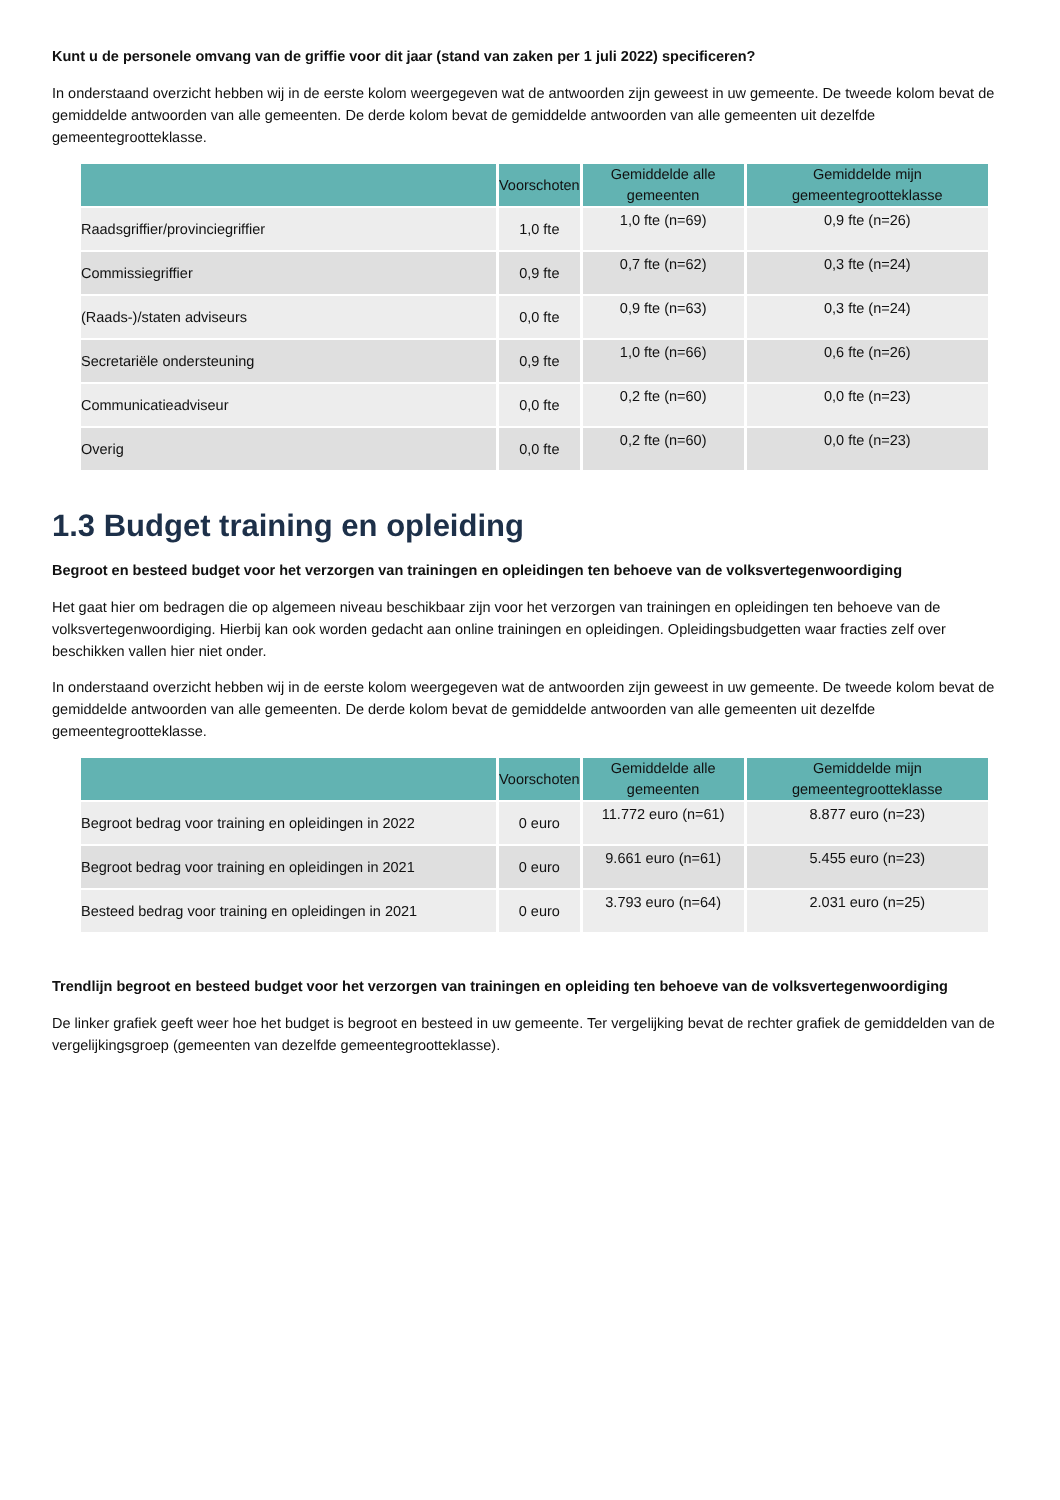Kunt u de personele omvang van de griffie voor dit jaar (stand van zaken per 1 juli 2022) specificeren?
In onderstaand overzicht hebben wij in de eerste kolom weergegeven wat de antwoorden zijn geweest in uw gemeente. De tweede kolom bevat de gemiddelde antwoorden van alle gemeenten. De derde kolom bevat de gemiddelde antwoorden van alle gemeenten uit dezelfde gemeentegrootteklasse.
| | Voorschoten | Gemiddelde alle gemeenten | Gemiddelde mijn gemeentegrootteklasse |
| --- | --- | --- | --- |
| Raadsgriffier/provinciegriffier | 1,0 fte | 1,0 fte (n=69) | 0,9 fte (n=26) |
| Commissiegriffier | 0,9 fte | 0,7 fte (n=62) | 0,3 fte (n=24) |
| (Raads-)/staten adviseurs | 0,0 fte | 0,9 fte (n=63) | 0,3 fte (n=24) |
| Secretariële ondersteuning | 0,9 fte | 1,0 fte (n=66) | 0,6 fte (n=26) |
| Communicatieadviseur | 0,0 fte | 0,2 fte (n=60) | 0,0 fte (n=23) |
| Overig | 0,0 fte | 0,2 fte (n=60) | 0,0 fte (n=23) |
1.3 Budget training en opleiding
Begroot en besteed budget voor het verzorgen van trainingen en opleidingen ten behoeve van de volksvertegenwoordiging
Het gaat hier om bedragen die op algemeen niveau beschikbaar zijn voor het verzorgen van trainingen en opleidingen ten behoeve van de volksvertegenwoordiging. Hierbij kan ook worden gedacht aan online trainingen en opleidingen. Opleidingsbudgetten waar fracties zelf over beschikken vallen hier niet onder.
In onderstaand overzicht hebben wij in de eerste kolom weergegeven wat de antwoorden zijn geweest in uw gemeente. De tweede kolom bevat de gemiddelde antwoorden van alle gemeenten. De derde kolom bevat de gemiddelde antwoorden van alle gemeenten uit dezelfde gemeentegrootteklasse.
| | Voorschoten | Gemiddelde alle gemeenten | Gemiddelde mijn gemeentegrootteklasse |
| --- | --- | --- | --- |
| Begroot bedrag voor training en opleidingen in 2022 | 0 euro | 11.772 euro (n=61) | 8.877 euro (n=23) |
| Begroot bedrag voor training en opleidingen in 2021 | 0 euro | 9.661 euro (n=61) | 5.455 euro (n=23) |
| Besteed bedrag voor training en opleidingen in 2021 | 0 euro | 3.793 euro (n=64) | 2.031 euro (n=25) |
Trendlijn begroot en besteed budget voor het verzorgen van trainingen en opleiding ten behoeve van de volksvertegenwoordiging
De linker grafiek geeft weer hoe het budget is begroot en besteed in uw gemeente. Ter vergelijking bevat de rechter grafiek de gemiddelden van de vergelijkingsgroep (gemeenten van dezelfde gemeentegrootteklasse).